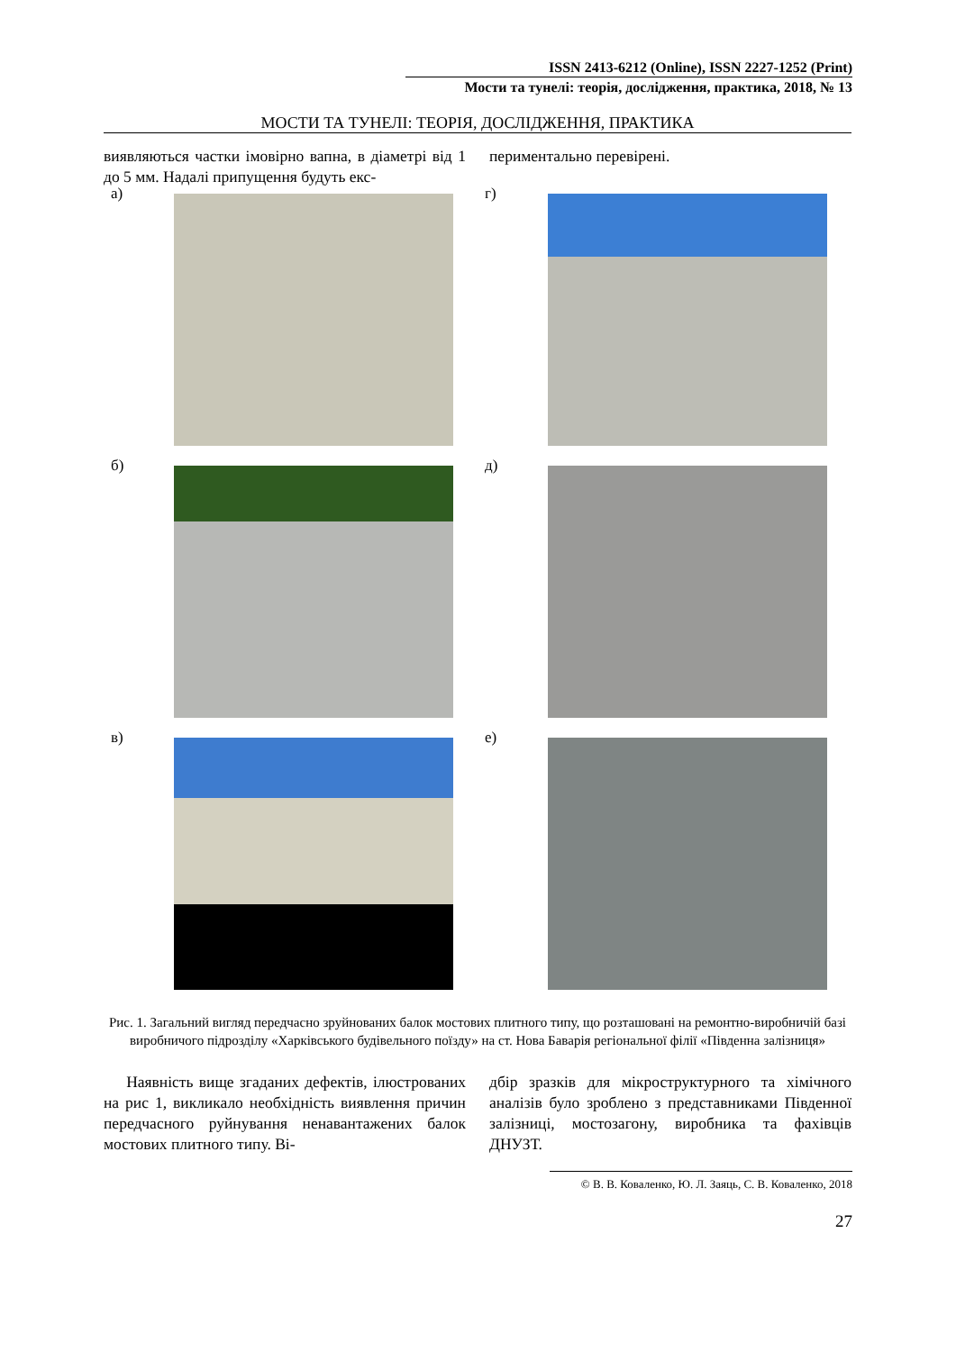ISSN 2413-6212 (Online), ISSN 2227-1252 (Print)
Мости та тунелі: теорія, дослідження, практика, 2018, № 13
МОСТИ ТА ТУНЕЛІ: ТЕОРІЯ, ДОСЛІДЖЕННЯ, ПРАКТИКА
виявляються частки імовірно вапна, в діаметрі від 1 до 5 мм. Надалі припущення будуть екс-
периментально перевірені.
а) г)
б) д)
в) е)
Рис. 1. Загальний вигляд передчасно зруйнованих балок мостових плитного типу, що розташовані на ремонтно-виробничій базі виробничого підрозділу «Харківського будівельного поїзду» на ст. Нова Баварія регіональної філії «Південна залізниця»
Наявність вище згаданих дефектів, ілюстрованих на рис 1, викликало необхідність виявлення причин передчасного руйнування ненавантажених балок мостових плитного типу. Ві-
дбір зразків для мікроструктурного та хімічного аналізів було зроблено з представниками Південної залізниці, мостозагону, виробника та фахівців ДНУЗТ.
© В. В. Коваленко, Ю. Л. Заяць, С. В. Коваленко, 2018
27